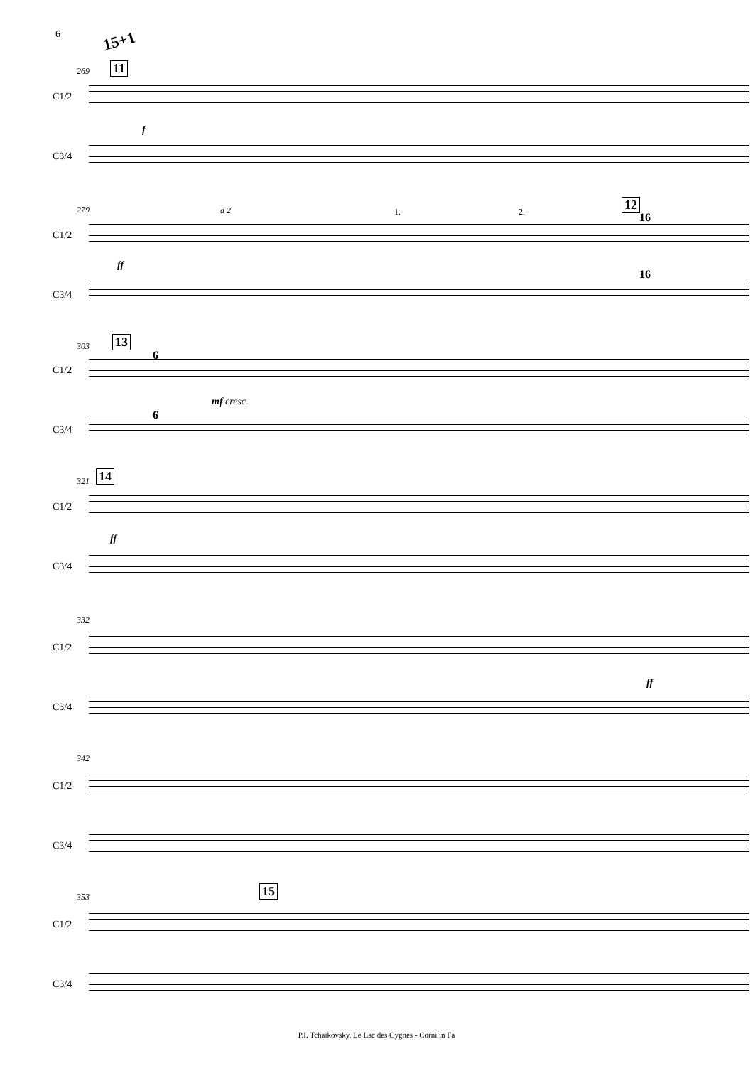6 15+1
269 11
C1/2
f
C3/4
279 a 2 1. 2. 12
16
C1/2
ff
16
C3/4
303 13
6
C1/2
mf cresc.
6
C3/4
321 14
C1/2
ff
C3/4
332
C1/2
ff
C3/4
342
C1/2
C3/4
353 15
C1/2
C3/4
P.I. Tchaikovsky, Le Lac des Cygnes - Corni in Fa